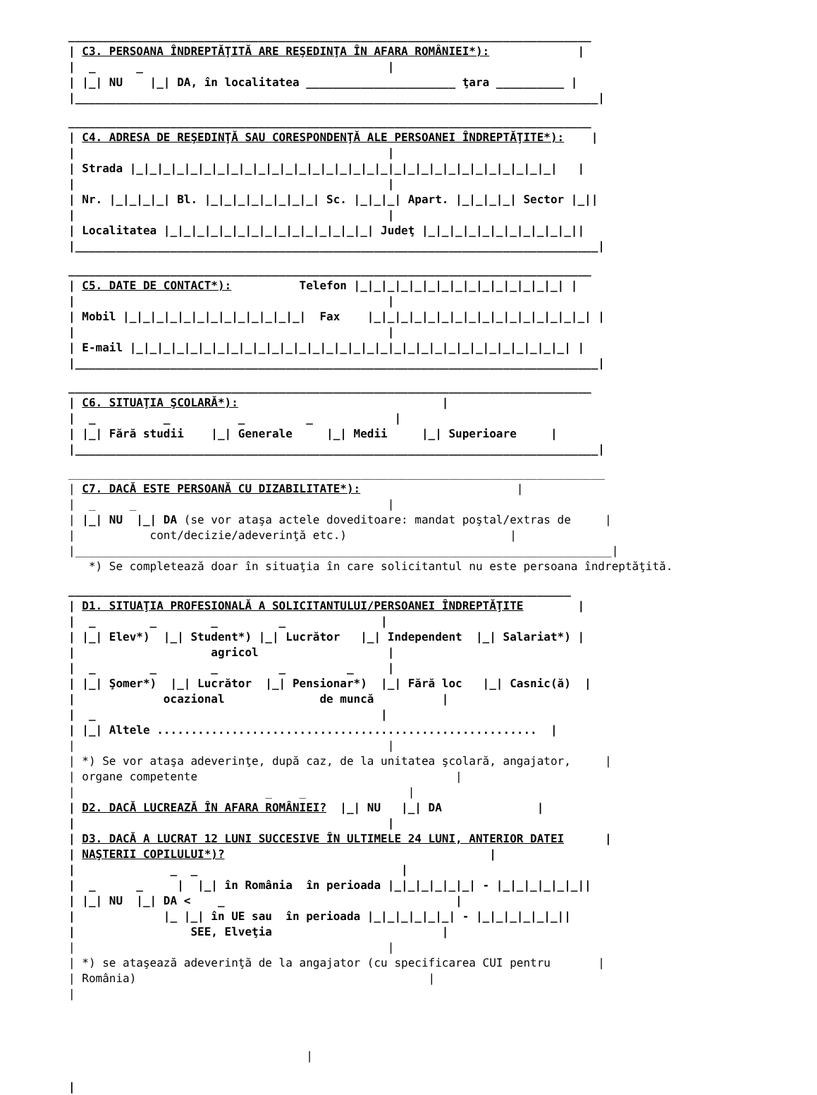_____________________________________________________________________________
| C3. PERSOANA ÎNDREPTĂŢITĂ ARE REŞEDINŢA ÎN AFARA ROMÂNIEI*):             |
|  _      _                                    |
| |_| NU    |_| DA, în localitatea ______________________ ţara __________ |
|_____________________________________________________________________________|
_____________________________________________________________________________
| C4. ADRESA DE REŞEDINŢĂ SAU CORESPONDENŢĂ ALE PERSOANEI ÎNDREPTĂŢITE*):    |
|                                              |
| Strada |_|_|_|_|_|_|_|_|_|_|_|_|_|_|_|_|_|_|_|_|_|_|_|_|_|_|_|_|_|_|_|   |
|                                              |
| Nr. |_|_|_|_| Bl. |_|_|_|_|_|_|_|_| Sc. |_|_|_| Apart. |_|_|_|_| Sector |_||
|                                              |
| Localitatea |_|_|_|_|_|_|_|_|_|_|_|_|_|_|_| Judeţ |_|_|_|_|_|_|_|_|_|_|_||
|_____________________________________________________________________________|
_____________________________________________________________________________
| C5. DATE DE CONTACT*):          Telefon |_|_|_|_|_|_|_|_|_|_|_|_|_|_|_| |
|                                              |
| Mobil |_|_|_|_|_|_|_|_|_|_|_|_|_|  Fax    |_|_|_|_|_|_|_|_|_|_|_|_|_|_|_|_| |
|                                              |
| E-mail |_|_|_|_|_|_|_|_|_|_|_|_|_|_|_|_|_|_|_|_|_|_|_|_|_|_|_|_|_|_|_|_| |
|_____________________________________________________________________________|
_____________________________________________________________________________
| C6. SITUAŢIA ŞCOLARĂ*):                              |
|  _          _          _         _            |
| |_| Fără studii    |_| Generale     |_| Medii     |_| Superioare     |
|_____________________________________________________________________________|
_______________________________________________________________________________
| C7. DACĂ ESTE PERSOANĂ CU DIZABILITATE*):                       |
|  _     _                                     |
| |_| NU  |_| DA (se vor ataşa actele doveditoare: mandat poştal/extras de     |
|           cont/decizie/adeverinţă etc.)                        |
|_______________________________________________________________________________|
   *) Se completează doar în situaţia în care solicitantul nu este persoana îndreptăţită.
__________________________________________________________________________
| D1. SITUAŢIA PROFESIONALĂ A SOLICITANTULUI/PERSOANEI ÎNDREPTĂŢITE        |
|  _        _        _         _              |
| |_| Elev*)  |_| Student*) |_| Lucrător   |_| Independent  |_| Salariat*) |
|                    agricol                   |
|  _        _        _         _         _     |
| |_| Şomer*)  |_| Lucrător  |_| Pensionar*)  |_| Fără loc   |_| Casnic(ă)  |
|             ocazional              de muncă          |
|  _                                          |
| |_| Altele ........................................................  |
|                                              |
| *) Se vor ataşa adeverinţe, după caz, de la unitatea şcolară, angajator,     |
| organe competente                                      |
|                            _    _               |
| D2. DACĂ LUCREAZĂ ÎN AFARA ROMÂNIEI?  |_| NU   |_| DA              |
|                                              |
| D3. DACĂ A LUCRAT 12 LUNI SUCCESIVE ÎN ULTIMELE 24 LUNI, ANTERIOR DATEI      |
| NAŞTERII COPILULUI*)?                                       |
|              _  _                              |
|  _      _     |  |_| în România  în perioada |_|_|_|_|_|_| - |_|_|_|_|_|_||
| |_| NU  |_| DA <    _                                  |
|             |_ |_| în UE sau  în perioada |_|_|_|_|_|_| - |_|_|_|_|_|_||
|                 SEE, Elveţia                         |
|                                              |
| *) se ataşează adeverinţă de la angajator (cu specificarea CUI pentru       |
| România)                                           |
|



                                   |

|